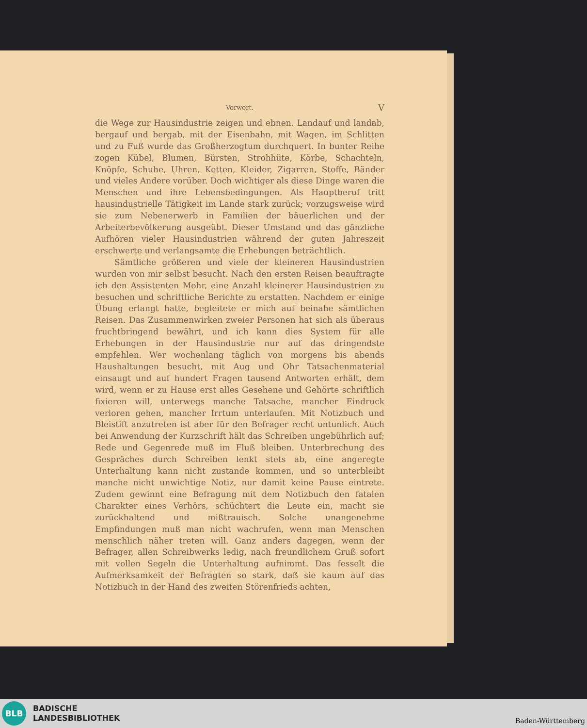Vorwort. V
die Wege zur Hausindustrie zeigen und ebnen. Landauf und landab, bergauf und bergab, mit der Eisenbahn, mit Wagen, im Schlitten und zu Fuß wurde das Großherzogtum durchquert. In bunter Reihe zogen Kübel, Blumen, Bürsten, Strohhüte, Körbe, Schachteln, Knöpfe, Schuhe, Uhren, Ketten, Kleider, Zigarren, Stoffe, Bänder und vieles Andere vorüber. Doch wichtiger als diese Dinge waren die Menschen und ihre Lebensbedingungen. Als Hauptberuf tritt hausindustrielle Tätigkeit im Lande stark zurück; vorzugsweise wird sie zum Nebenerwerb in Familien der bäuerlichen und der Arbeiterbevölkerung ausgeübt. Dieser Umstand und das gänzliche Aufhören vieler Hausindustrien während der guten Jahreszeit erschwerte und verlangsamte die Erhebungen beträchtlich.
Sämtliche größeren und viele der kleineren Hausindustrien wurden von mir selbst besucht. Nach den ersten Reisen beauftragte ich den Assistenten Mohr, eine Anzahl kleinerer Hausindustrien zu besuchen und schriftliche Berichte zu erstatten. Nachdem er einige Übung erlangt hatte, begleitete er mich auf beinahe sämtlichen Reisen. Das Zusammenwirken zweier Personen hat sich als überaus fruchtbringend bewährt, und ich kann dies System für alle Erhebungen in der Hausindustrie nur auf das dringendste empfehlen. Wer wochenlang täglich von morgens bis abends Haushaltungen besucht, mit Aug und Ohr Tatsachenmaterial einsaugt und auf hundert Fragen tausend Antworten erhält, dem wird, wenn er zu Hause erst alles Gesehene und Gehörte schriftlich fixieren will, unterwegs manche Tatsache, mancher Eindruck verloren gehen, mancher Irrtum unterlaufen. Mit Notizbuch und Bleistift anzutreten ist aber für den Befrager recht untunlich. Auch bei Anwendung der Kurzschrift hält das Schreiben ungebührlich auf; Rede und Gegenrede muß im Fluß bleiben. Unterbrechung des Gespräches durch Schreiben lenkt stets ab, eine angeregte Unterhaltung kann nicht zustande kommen, und so unterbleibt manche nicht unwichtige Notiz, nur damit keine Pause eintrete. Zudem gewinnt eine Befragung mit dem Notizbuch den fatalen Charakter eines Verhörs, schüchtert die Leute ein, macht sie zurückhaltend und mißtrauisch. Solche unangenehme Empfindungen muß man nicht wachrufen, wenn man Menschen menschlich näher treten will. Ganz anders dagegen, wenn der Befrager, allen Schreibwerks ledig, nach freundlichem Gruß sofort mit vollen Segeln die Unterhaltung aufnimmt. Das fesselt die Aufmerksamkeit der Befragten so stark, daß sie kaum auf das Notizbuch in der Hand des zweiten Störenfrieds achten,
BLB
BADISCHE
LANDESBIBLIOTHEK
Baden-Württemberg